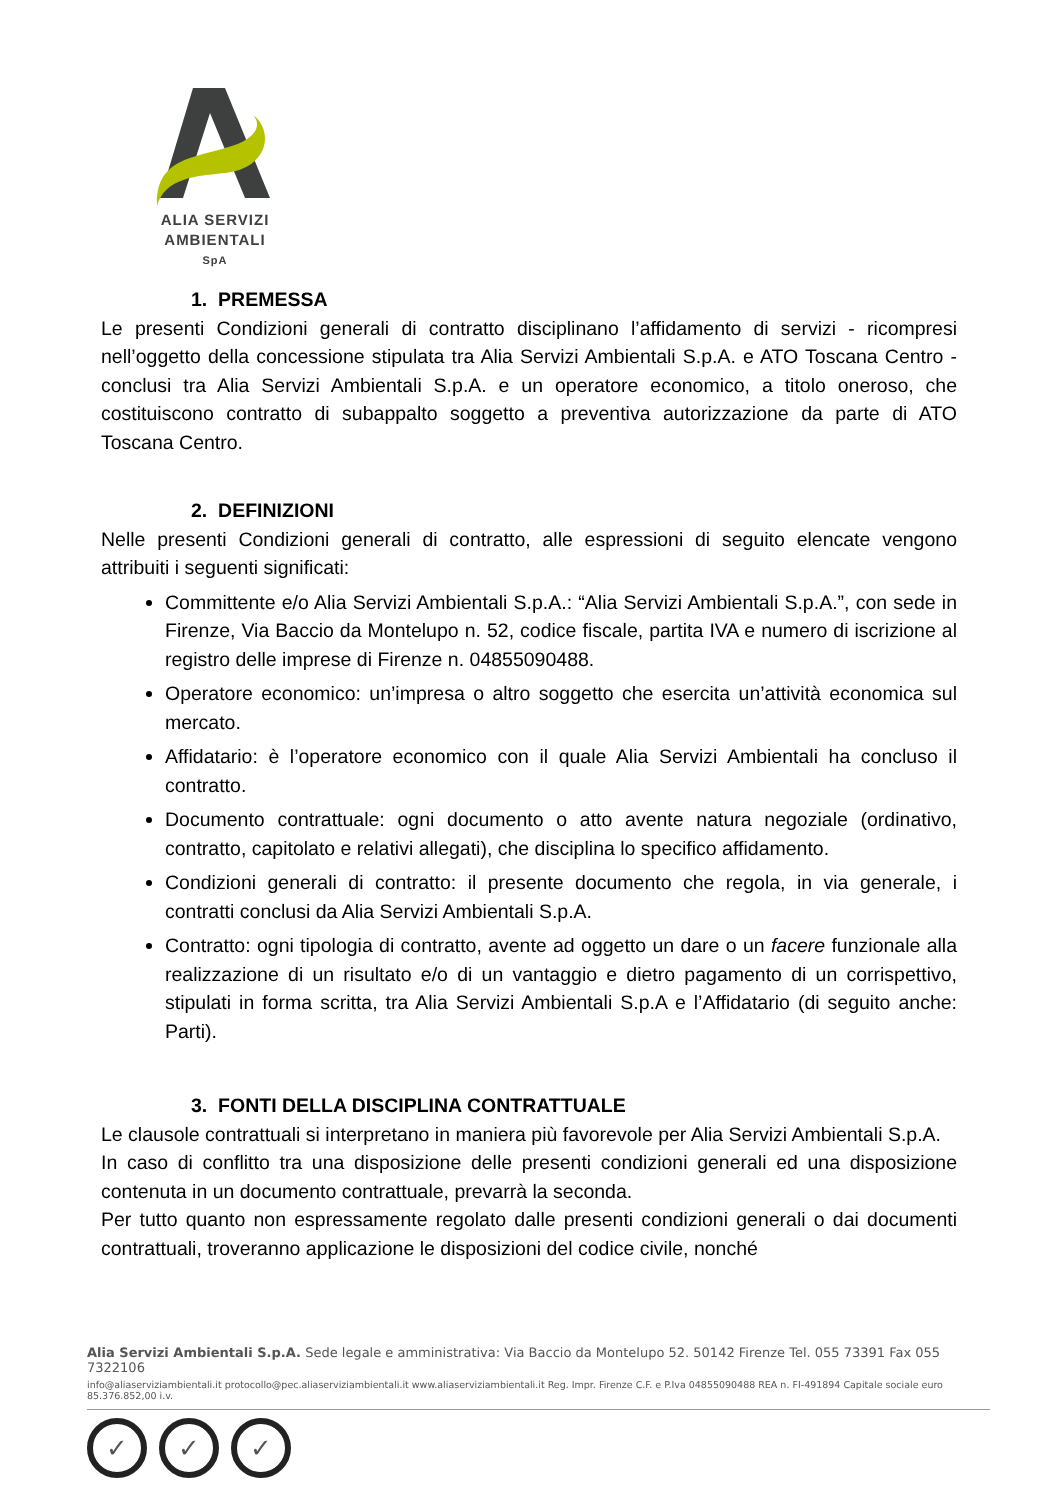ALIA SERVIZI
AMBIENTALI
SpA
1. PREMESSA
Le presenti Condizioni generali di contratto disciplinano l’affidamento di servizi - ricompresi nell’oggetto della concessione stipulata tra Alia Servizi Ambientali S.p.A. e ATO Toscana Centro - conclusi tra Alia Servizi Ambientali S.p.A. e un operatore economico, a titolo oneroso, che costituiscono contratto di subappalto soggetto a preventiva autorizzazione da parte di ATO Toscana Centro.
2. DEFINIZIONI
Nelle presenti Condizioni generali di contratto, alle espressioni di seguito elencate vengono attribuiti i seguenti significati:
Committente e/o Alia Servizi Ambientali S.p.A.: “Alia Servizi Ambientali S.p.A.”, con sede in Firenze, Via Baccio da Montelupo n. 52, codice fiscale, partita IVA e numero di iscrizione al registro delle imprese di Firenze n. 04855090488.
Operatore economico: un’impresa o altro soggetto che esercita un’attività economica sul mercato.
Affidatario: è l’operatore economico con il quale Alia Servizi Ambientali ha concluso il contratto.
Documento contrattuale: ogni documento o atto avente natura negoziale (ordinativo, contratto, capitolato e relativi allegati), che disciplina lo specifico affidamento.
Condizioni generali di contratto: il presente documento che regola, in via generale, i contratti conclusi da Alia Servizi Ambientali S.p.A.
Contratto: ogni tipologia di contratto, avente ad oggetto un dare o un facere funzionale alla realizzazione di un risultato e/o di un vantaggio e dietro pagamento di un corrispettivo, stipulati in forma scritta, tra Alia Servizi Ambientali S.p.A e l’Affidatario (di seguito anche: Parti).
3. FONTI DELLA DISCIPLINA CONTRATTUALE
Le clausole contrattuali si interpretano in maniera più favorevole per Alia Servizi Ambientali S.p.A.
In caso di conflitto tra una disposizione delle presenti condizioni generali ed una disposizione contenuta in un documento contrattuale, prevarrà la seconda.
Per tutto quanto non espressamente regolato dalle presenti condizioni generali o dai documenti contrattuali, troveranno applicazione le disposizioni del codice civile, nonché
Alia Servizi Ambientali S.p.A. Sede legale e amministrativa: Via Baccio da Montelupo 52. 50142 Firenze Tel. 055 73391 Fax 055 7322106
info@aliaserviziambientali.it protocollo@pec.aliaserviziambientali.it www.aliaserviziambientali.it Reg. Impr. Firenze C.F. e P.Iva 04855090488 REA n. FI-491894 Capitale sociale euro 85.376.852,00 i.v.
✓ ✓ ✓